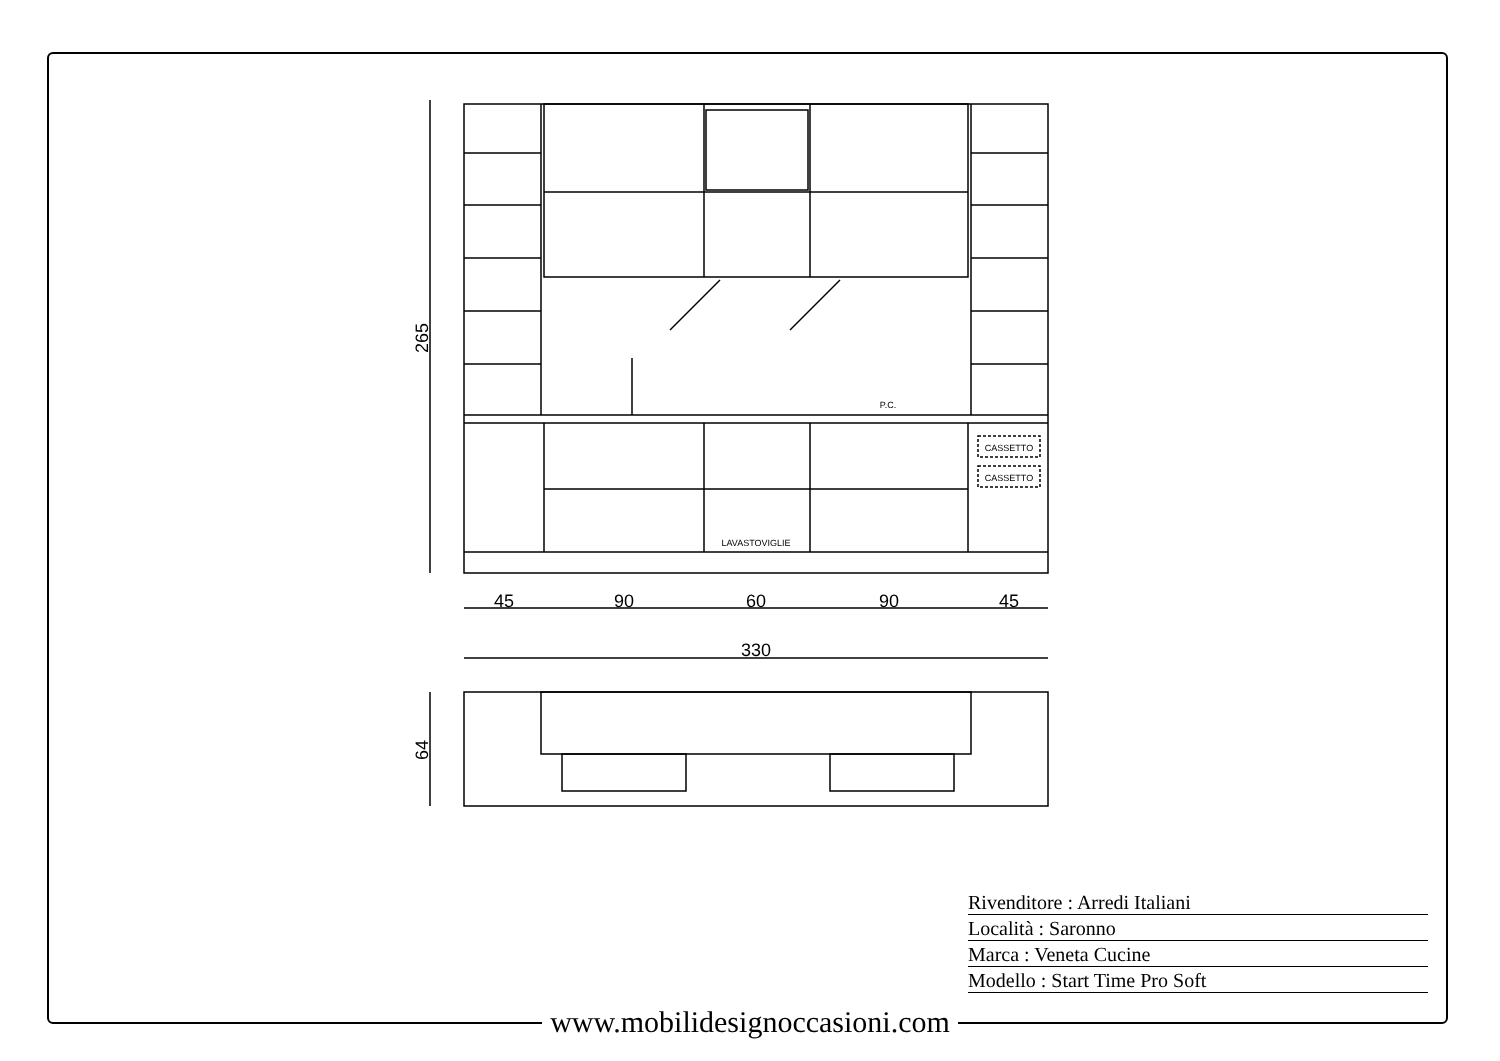P.C.
LAVASTOVIGLIE
CASSETTO
CASSETTO
45
90
60
90
45
330
265
64
Rivenditore : Arredi Italiani
Località : Saronno
Marca : Veneta Cucine
Modello : Start Time Pro Soft
www.mobilidesignoccasioni.com